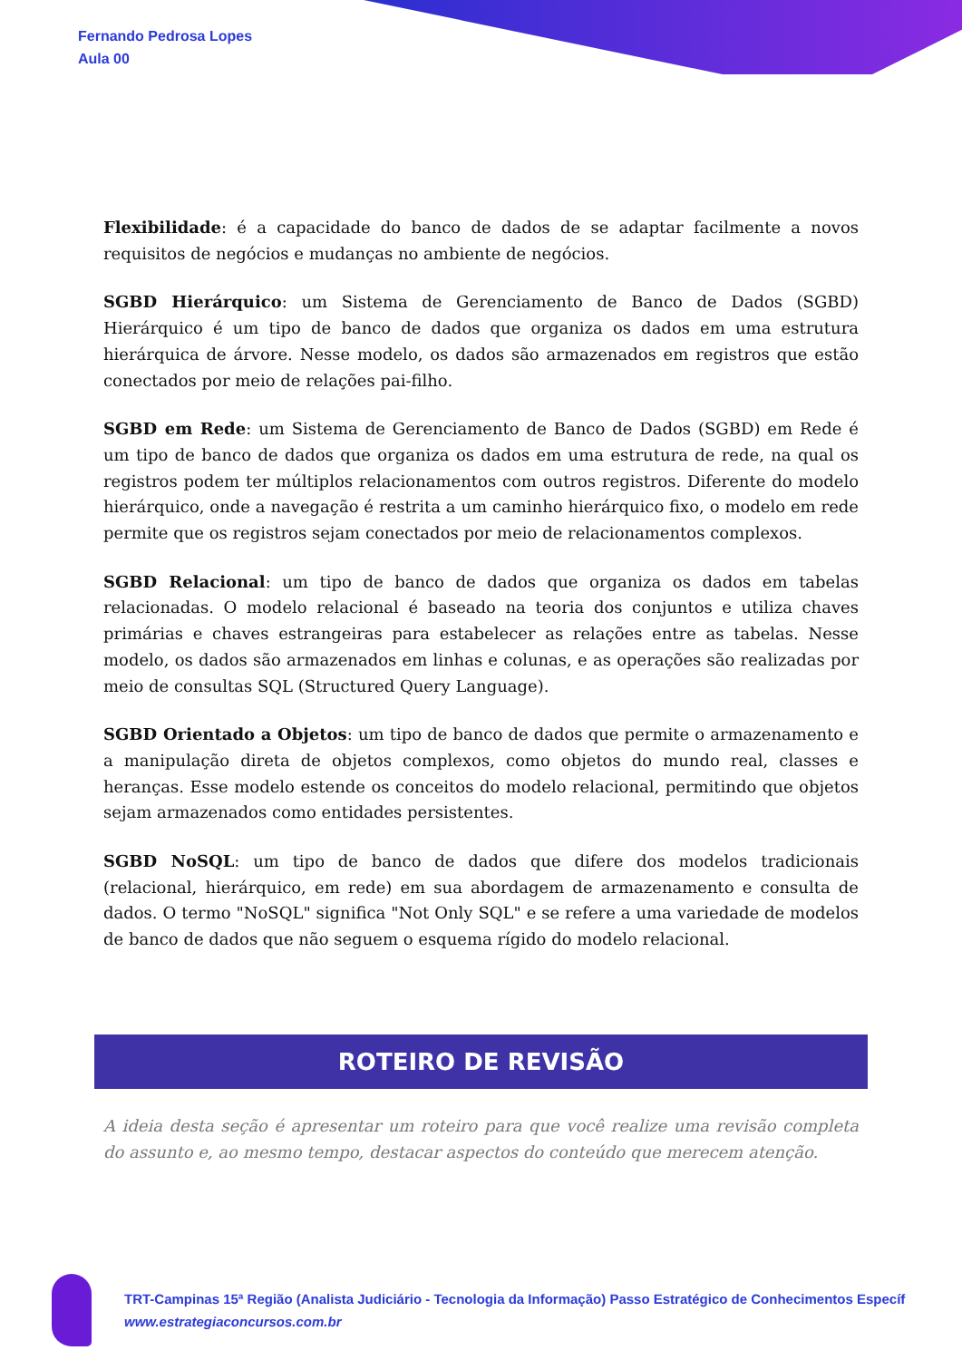Fernando Pedrosa Lopes
Aula 00
Flexibilidade: é a capacidade do banco de dados de se adaptar facilmente a novos requisitos de negócios e mudanças no ambiente de negócios.
SGBD Hierárquico: um Sistema de Gerenciamento de Banco de Dados (SGBD) Hierárquico é um tipo de banco de dados que organiza os dados em uma estrutura hierárquica de árvore. Nesse modelo, os dados são armazenados em registros que estão conectados por meio de relações pai-filho.
SGBD em Rede: um Sistema de Gerenciamento de Banco de Dados (SGBD) em Rede é um tipo de banco de dados que organiza os dados em uma estrutura de rede, na qual os registros podem ter múltiplos relacionamentos com outros registros. Diferente do modelo hierárquico, onde a navegação é restrita a um caminho hierárquico fixo, o modelo em rede permite que os registros sejam conectados por meio de relacionamentos complexos.
SGBD Relacional: um tipo de banco de dados que organiza os dados em tabelas relacionadas. O modelo relacional é baseado na teoria dos conjuntos e utiliza chaves primárias e chaves estrangeiras para estabelecer as relações entre as tabelas. Nesse modelo, os dados são armazenados em linhas e colunas, e as operações são realizadas por meio de consultas SQL (Structured Query Language).
SGBD Orientado a Objetos: um tipo de banco de dados que permite o armazenamento e a manipulação direta de objetos complexos, como objetos do mundo real, classes e heranças. Esse modelo estende os conceitos do modelo relacional, permitindo que objetos sejam armazenados como entidades persistentes.
SGBD NoSQL: um tipo de banco de dados que difere dos modelos tradicionais (relacional, hierárquico, em rede) em sua abordagem de armazenamento e consulta de dados. O termo "NoSQL" significa "Not Only SQL" e se refere a uma variedade de modelos de banco de dados que não seguem o esquema rígido do modelo relacional.
ROTEIRO DE REVISÃO
A ideia desta seção é apresentar um roteiro para que você realize uma revisão completa do assunto e, ao mesmo tempo, destacar aspectos do conteúdo que merecem atenção.
TRT-Campinas 15ª Região (Analista Judiciário - Tecnologia da Informação) Passo Estratégico de Conhecimentos Específ
www.estrategiaconcursos.com.br